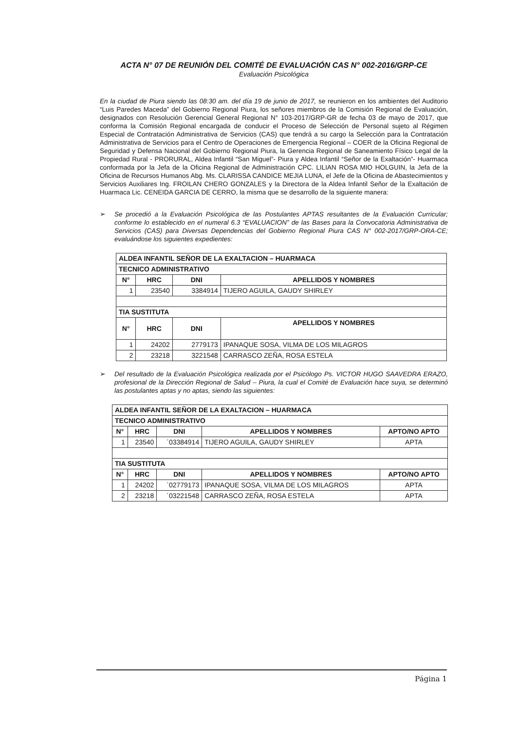ACTA N° 07 DE REUNIÓN DEL COMITÉ DE EVALUACIÓN CAS N° 002-2016/GRP-CE
Evaluación Psicológica
En la ciudad de Piura siendo las 08:30 am. del día 19 de junio de 2017, se reunieron en los ambientes del Auditorio “Luis Paredes Maceda” del Gobierno Regional Piura, los señores miembros de la Comisión Regional de Evaluación, designados con Resolución Gerencial General Regional N° 103-2017/GRP-GR de fecha 03 de mayo de 2017, que conforma la Comisión Regional encargada de conducir el Proceso de Selección de Personal sujeto al Régimen Especial de Contratación Administrativa de Servicios (CAS) que tendrá a su cargo la Selección para la Contratación Administrativa de Servicios para el Centro de Operaciones de Emergencia Regional – COER de la Oficina Regional de Seguridad y Defensa Nacional del Gobierno Regional Piura, la Gerencia Regional de Saneamiento Físico Legal de la Propiedad Rural - PRORURAL, Aldea Infantil “San Miguel”- Piura y Aldea Infantil “Señor de la Exaltación”- Huarmaca conformada por la Jefa de la Oficina Regional de Administración CPC. LILIAN ROSA MIO HOLGUIN, la Jefa de la Oficina de Recursos Humanos Abg. Ms. CLARISSA CANDICE MEJIA LUNA, el Jefe de la Oficina de Abastecimientos y Servicios Auxiliares Ing. FROILAN CHERO GONZALES y la Directora de la Aldea Infantil Señor de la Exaltación de Huarmaca Lic. CENEIDA GARCIA DE CERRO, la misma que se desarrollo de la siguiente manera:
➢ Se procedió a la Evaluación Psicológica de las Postulantes APTAS resultantes de la Evaluación Curricular; conforme lo establecido en el numeral 6.3 “EVALUACION” de las Bases para la Convocatoria Administrativa de Servicios (CAS) para Diversas Dependencias del Gobierno Regional Piura CAS N° 002-2017/GRP-ORA-CE; evaluándose los siguientes expedientes:
| ALDEA INFANTIL SEÑOR DE LA EXALTACION – HUARMACA | | | |
| --- | --- | --- | --- |
| TECNICO ADMINISTRATIVO | | | |
| N° | HRC | DNI | APELLIDOS Y NOMBRES |
| 1 | 23540 | 3384914 | TIJERO AGUILA, GAUDY SHIRLEY |
| TIA SUSTITUTA | | | |
| N° | HRC | DNI | APELLIDOS Y NOMBRES |
| 1 | 24202 | 2779173 | IPANAQUE SOSA, VILMA DE LOS MILAGROS |
| 2 | 23218 | 3221548 | CARRASCO ZEÑA, ROSA ESTELA |
➢ Del resultado de la Evaluación Psicológica realizada por el Psicólogo Ps. VICTOR HUGO SAAVEDRA ERAZO, profesional de la Dirección Regional de Salud – Piura, la cual el Comité de Evaluación hace suya, se determinó las postulantes aptas y no aptas, siendo las siguientes:
| ALDEA INFANTIL SEÑOR DE LA EXALTACION – HUARMACA | | | | |
| --- | --- | --- | --- | --- |
| TECNICO ADMINISTRATIVO | | | | |
| N° | HRC | DNI | APELLIDOS Y NOMBRES | APTO/NO APTO |
| 1 | 23540 | ´03384914 | TIJERO AGUILA, GAUDY SHIRLEY | APTA |
| TIA SUSTITUTA | | | | |
| N° | HRC | DNI | APELLIDOS Y NOMBRES | APTO/NO APTO |
| 1 | 24202 | ´02779173 | IPANAQUE SOSA, VILMA DE LOS MILAGROS | APTA |
| 2 | 23218 | ´03221548 | CARRASCO ZEÑA, ROSA ESTELA | APTA |
Página 1